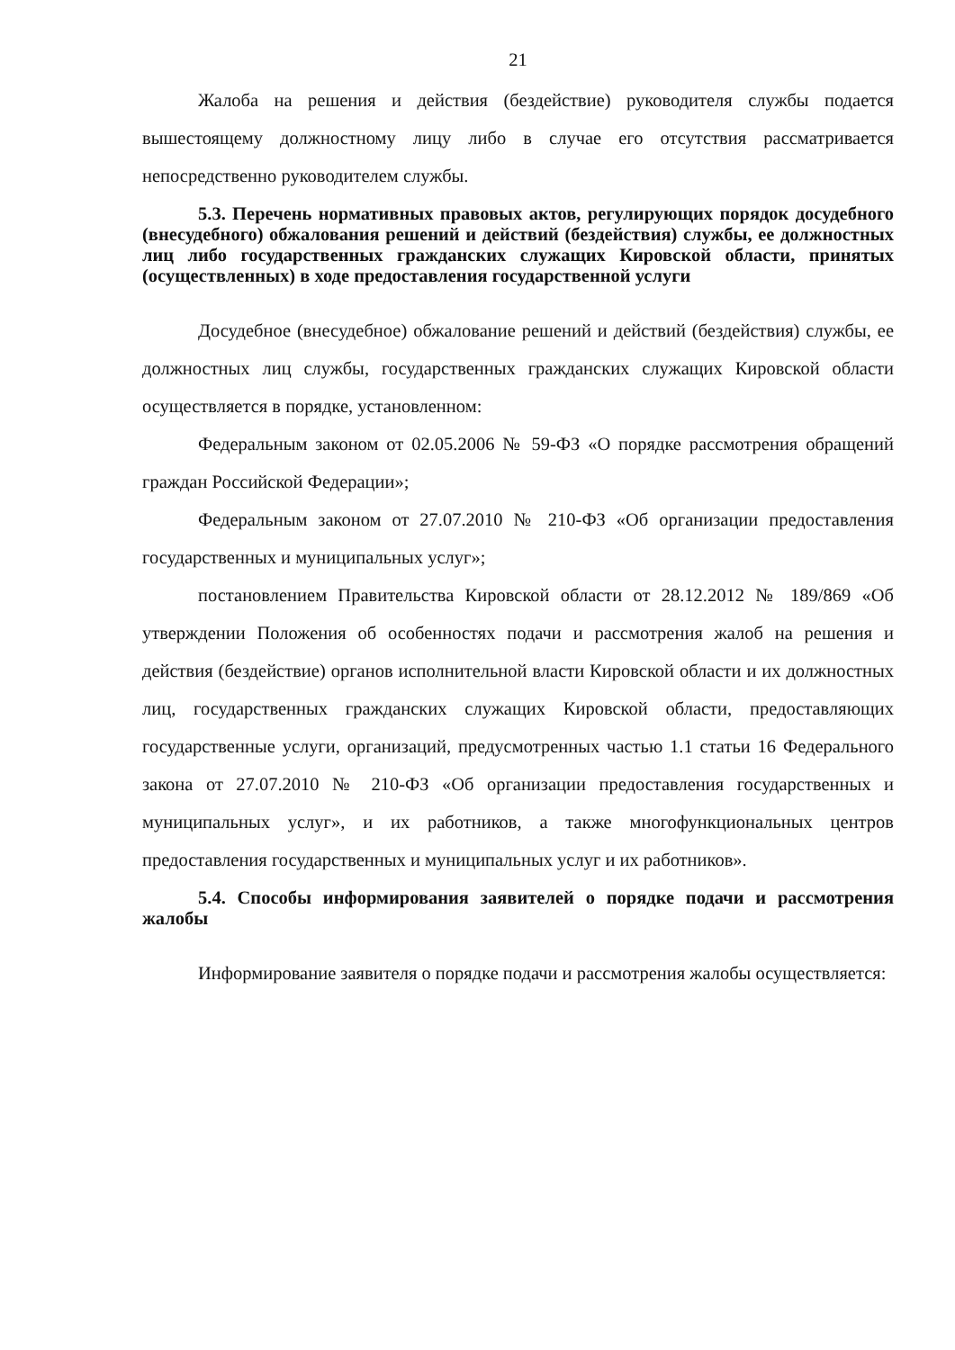21
Жалоба на решения и действия (бездействие) руководителя службы подается вышестоящему должностному лицу либо в случае его отсутствия рассматривается непосредственно руководителем службы.
5.3. Перечень нормативных правовых актов, регулирующих порядок досудебного (внесудебного) обжалования решений и действий (бездействия) службы, ее должностных лиц либо государственных гражданских служащих Кировской области, принятых (осуществленных) в ходе предоставления государственной услуги
Досудебное (внесудебное) обжалование решений и действий (бездействия) службы, ее должностных лиц службы, государственных гражданских служащих Кировской области осуществляется в порядке, установленном:
Федеральным законом от 02.05.2006 № 59-ФЗ «О порядке рассмотрения обращений граждан Российской Федерации»;
Федеральным законом от 27.07.2010 № 210-ФЗ «Об организации предоставления государственных и муниципальных услуг»;
постановлением Правительства Кировской области от 28.12.2012 № 189/869 «Об утверждении Положения об особенностях подачи и рассмотрения жалоб на решения и действия (бездействие) органов исполнительной власти Кировской области и их должностных лиц, государственных гражданских служащих Кировской области, предоставляющих государственные услуги, организаций, предусмотренных частью 1.1 статьи 16 Федерального закона от 27.07.2010 № 210-ФЗ «Об организации предоставления государственных и муниципальных услуг», и их работников, а также многофункциональных центров предоставления государственных и муниципальных услуг и их работников».
5.4. Способы информирования заявителей о порядке подачи и рассмотрения жалобы
Информирование заявителя о порядке подачи и рассмотрения жалобы осуществляется: